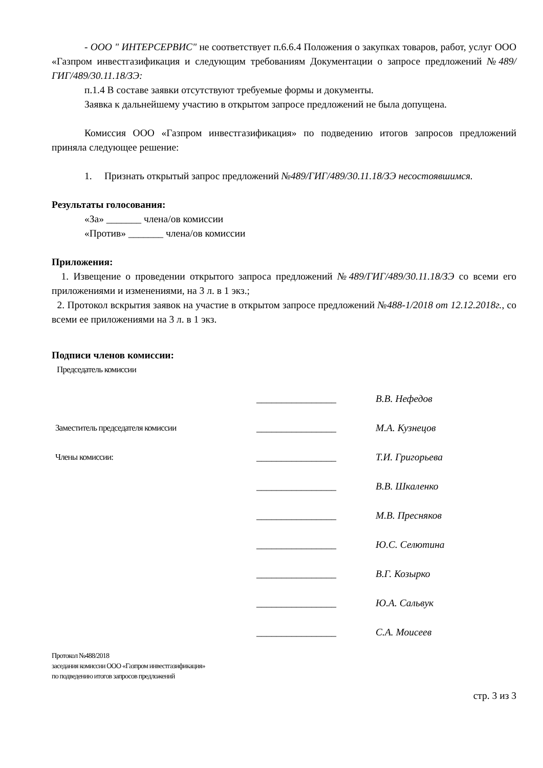- ООО " ИНТЕРСЕРВИС" не соответствует п.6.6.4 Положения о закупках товаров, работ, услуг ООО «Газпром инвестгазификация и следующим требованиям Документации о запросе предложений №489/ГИГ/489/30.11.18/ЗЭ:
п.1.4 В составе заявки отсутствуют требуемые формы и документы.
Заявка к дальнейшему участию в открытом запросе предложений не была допущена.
Комиссия ООО «Газпром инвестгазификация» по подведению итогов запросов предложений приняла следующее решение:
1. Признать открытый запрос предложений №489/ГИГ/489/30.11.18/ЗЭ несостоявшимся.
Результаты голосования:
«За» _______ члена/ов комиссии
«Против» _______ члена/ов комиссии
Приложения:
1. Извещение о проведении открытого запроса предложений №489/ГИГ/489/30.11.18/ЗЭ со всеми его приложениями и изменениями, на 3 л. в 1 экз.;
2. Протокол вскрытия заявок на участие в открытом запросе предложений №488-1/2018 от 12.12.2018г., со всеми ее приложениями на 3 л. в 1 экз.
Подписи членов комиссии:
Председатель комиссии
________________ В.В. Нефедов
Заместитель председателя комиссии ________________ М.А. Кузнецов
Члены комиссии: ________________ Т.И. Григорьева
________________ В.В. Шкаленко
________________ М.В. Пресняков
________________ Ю.С. Селютина
________________ В.Г. Козырко
________________ Ю.А. Сальвук
________________ С.А. Моисеев
Протокол №488/2018
заседания комиссии ООО «Газпром инвестгазификация»
по подведению итогов запросов предложений
стр. 3 из 3